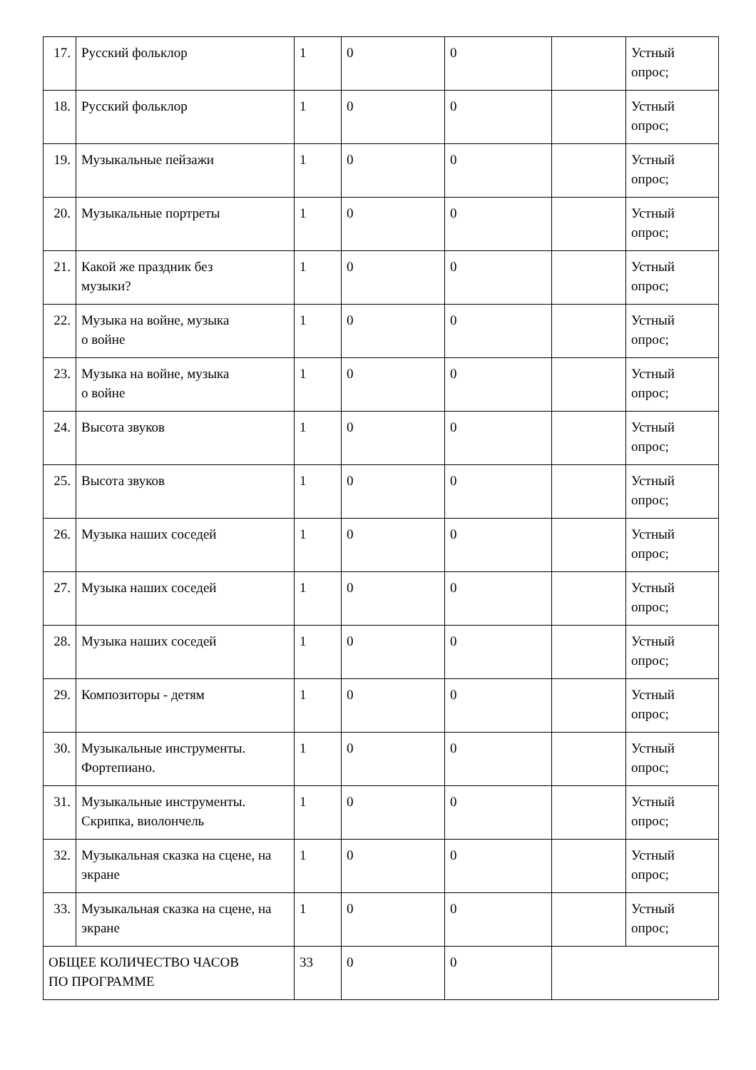| 17. | Русский фольклор | 1 | 0 | 0 | | Устный опрос; |
| 18. | Русский фольклор | 1 | 0 | 0 | | Устный опрос; |
| 19. | Музыкальные пейзажи | 1 | 0 | 0 | | Устный опрос; |
| 20. | Музыкальные портреты | 1 | 0 | 0 | | Устный опрос; |
| 21. | Какой же праздник без музыки? | 1 | 0 | 0 | | Устный опрос; |
| 22. | Музыка на войне, музыка о войне | 1 | 0 | 0 | | Устный опрос; |
| 23. | Музыка на войне, музыка о войне | 1 | 0 | 0 | | Устный опрос; |
| 24. | Высота звуков | 1 | 0 | 0 | | Устный опрос; |
| 25. | Высота звуков | 1 | 0 | 0 | | Устный опрос; |
| 26. | Музыка наших соседей | 1 | 0 | 0 | | Устный опрос; |
| 27. | Музыка наших соседей | 1 | 0 | 0 | | Устный опрос; |
| 28. | Музыка наших соседей | 1 | 0 | 0 | | Устный опрос; |
| 29. | Композиторы - детям | 1 | 0 | 0 | | Устный опрос; |
| 30. | Музыкальные инструменты. Фортепиано. | 1 | 0 | 0 | | Устный опрос; |
| 31. | Музыкальные инструменты. Скрипка, виолончель | 1 | 0 | 0 | | Устный опрос; |
| 32. | Музыкальная сказка на сцене, на экране | 1 | 0 | 0 | | Устный опрос; |
| 33. | Музыкальная сказка на сцене, на экране | 1 | 0 | 0 | | Устный опрос; |
| ОБЩЕЕ КОЛИЧЕСТВО ЧАСОВ ПО ПРОГРАММЕ | | 33 | 0 | 0 | | |